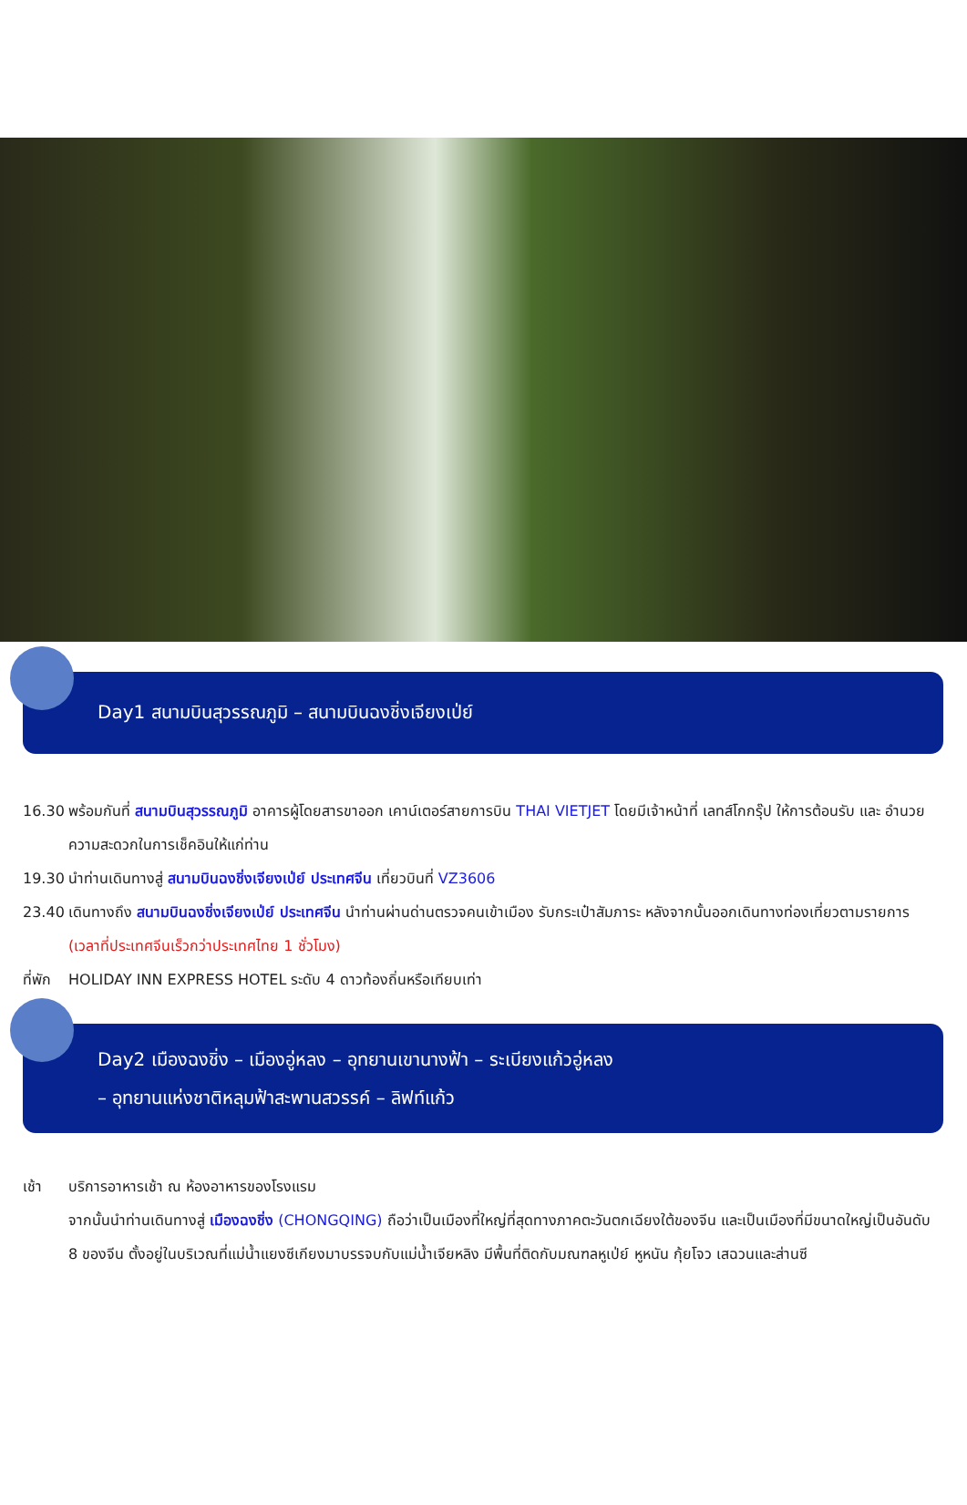Day1 สนามบินสุวรรณภูมิ – สนามบินฉงชิ่งเจียงเป่ย์
16.30 พร้อมกันที่ สนามบินสุวรรณภูมิ อาคารผู้โดยสารขาออก เคาน์เตอร์สายการบิน THAI VIETJET โดยมีเจ้าหน้าที่ เลทส์โกกรุ๊ป ให้การต้อนรับ และ อำนวยความสะดวกในการเช็คอินให้แก่ท่าน
19.30 นำท่านเดินทางสู่ สนามบินฉงชิ่งเจียงเป่ย์ ประเทศจีน เที่ยวบินที่ VZ3606
23.40 เดินทางถึง สนามบินฉงชิ่งเจียงเป่ย์ ประเทศจีน นำท่านผ่านด่านตรวจคนเข้าเมือง รับกระเป๋าสัมภาระ หลังจากนั้นออกเดินทางท่องเที่ยวตามรายการ (เวลาที่ประเทศจีนเร็วกว่าประเทศไทย 1 ชั่วโมง)
ที่พัก
HOLIDAY INN EXPRESS HOTEL ระดับ 4 ดาวท้องถิ่นหรือเทียบเท่า
Day2 เมืองฉงชิ่ง – เมืองอู่หลง – อุทยานเขานางฟ้า – ระเบียงแก้วอู่หลง
– อุทยานแห่งชาติหลุมฟ้าสะพานสวรรค์ – ลิฟท์แก้ว
เช้า บริการอาหารเช้า ณ ห้องอาหารของโรงแรม
จากนั้นนำท่านเดินทางสู่ เมืองฉงชิ่ง (CHONGQING) ถือว่าเป็นเมืองที่ใหญ่ที่สุดทางภาคตะวันตกเฉียงใต้ของจีน และเป็นเมืองที่มีขนาดใหญ่เป็นอันดับ 8 ของจีน ตั้งอยู่ในบริเวณที่แม่น้ำแยงซีเกียงมาบรรจบกับแม่น้ำเจียหลิง มีพื้นที่ติดกับมณฑลหูเป่ย์ หูหนัน กุ้ยโจว เสฉวนและส่านซี